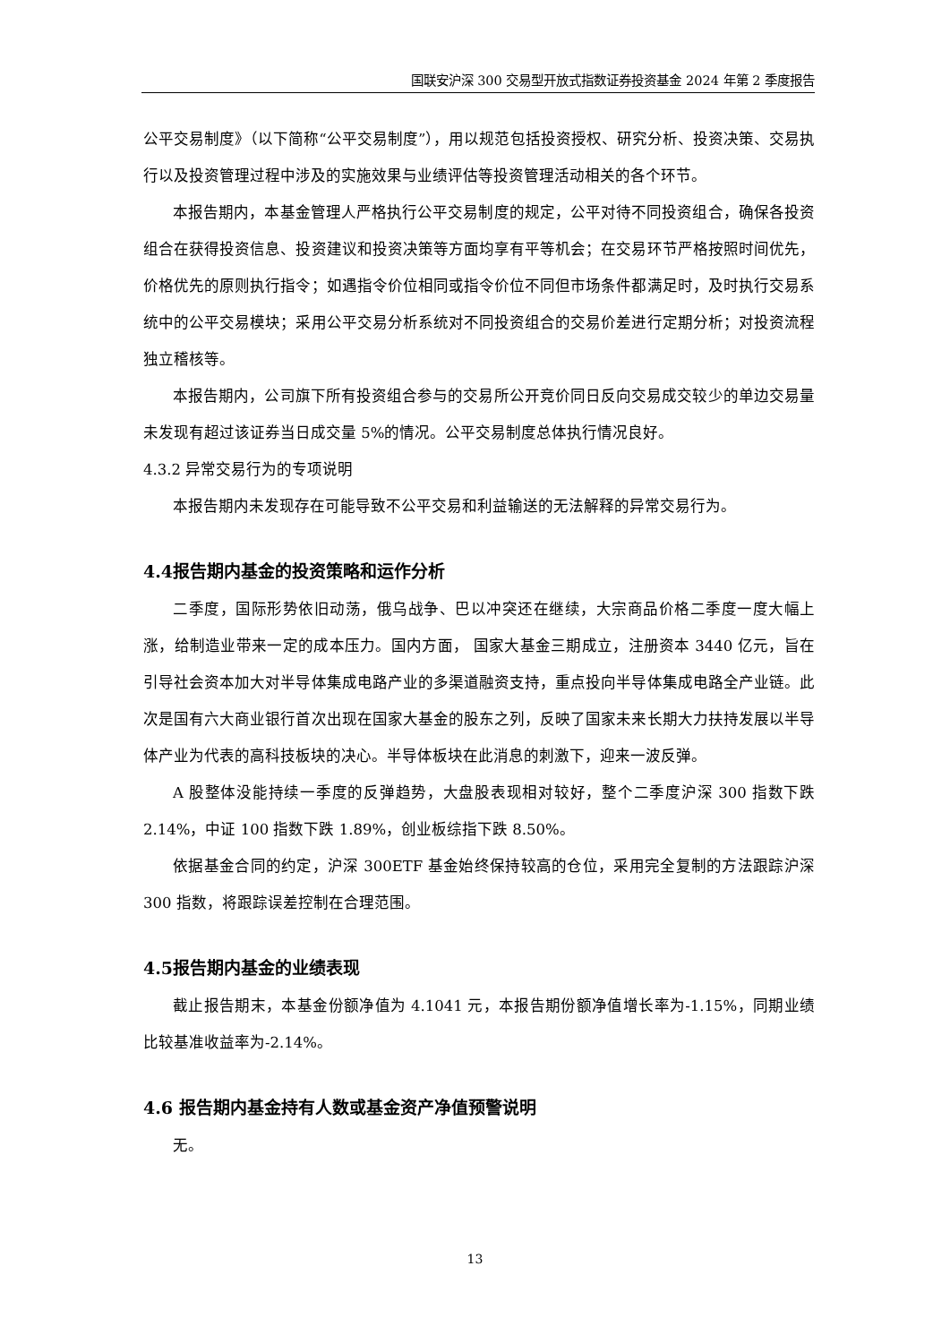国联安沪深 300 交易型开放式指数证券投资基金 2024 年第 2 季度报告
公平交易制度》（以下简称“公平交易制度”），用以规范包括投资授权、研究分析、投资决策、交易执行以及投资管理过程中涉及的实施效果与业绩评估等投资管理活动相关的各个环节。
本报告期内，本基金管理人严格执行公平交易制度的规定，公平对待不同投资组合，确保各投资组合在获得投资信息、投资建议和投资决策等方面均享有平等机会；在交易环节严格按照时间优先，价格优先的原则执行指令；如遇指令价位相同或指令价位不同但市场条件都满足时，及时执行交易系统中的公平交易模块；采用公平交易分析系统对不同投资组合的交易价差进行定期分析；对投资流程独立稽核等。
本报告期内，公司旗下所有投资组合参与的交易所公开竞价同日反向交易成交较少的单边交易量未发现有超过该证券当日成交量 5%的情况。公平交易制度总体执行情况良好。
4.3.2 异常交易行为的专项说明
本报告期内未发现存在可能导致不公平交易和利益输送的无法解释的异常交易行为。
4.4报告期内基金的投资策略和运作分析
二季度，国际形势依旧动荡，俄乌战争、巴以冲突还在继续，大宗商品价格二季度一度大幅上涨，给制造业带来一定的成本压力。国内方面， 国家大基金三期成立，注册资本 3440 亿元，旨在引导社会资本加大对半导体集成电路产业的多渠道融资支持，重点投向半导体集成电路全产业链。此次是国有六大商业银行首次出现在国家大基金的股东之列，反映了国家未来长期大力扶持发展以半导体产业为代表的高科技板块的决心。半导体板块在此消息的刺激下，迎来一波反弹。
A 股整体没能持续一季度的反弹趋势，大盘股表现相对较好，整个二季度沪深 300 指数下跌 2.14%，中证 100 指数下跌 1.89%，创业板综指下跌 8.50%。
依据基金合同的约定，沪深 300ETF 基金始终保持较高的仓位，采用完全复制的方法跟踪沪深 300 指数，将跟踪误差控制在合理范围。
4.5报告期内基金的业绩表现
截止报告期末，本基金份额净值为 4.1041 元，本报告期份额净值增长率为-1.15%，同期业绩比较基准收益率为-2.14%。
4.6 报告期内基金持有人数或基金资产净值预警说明
无。
13